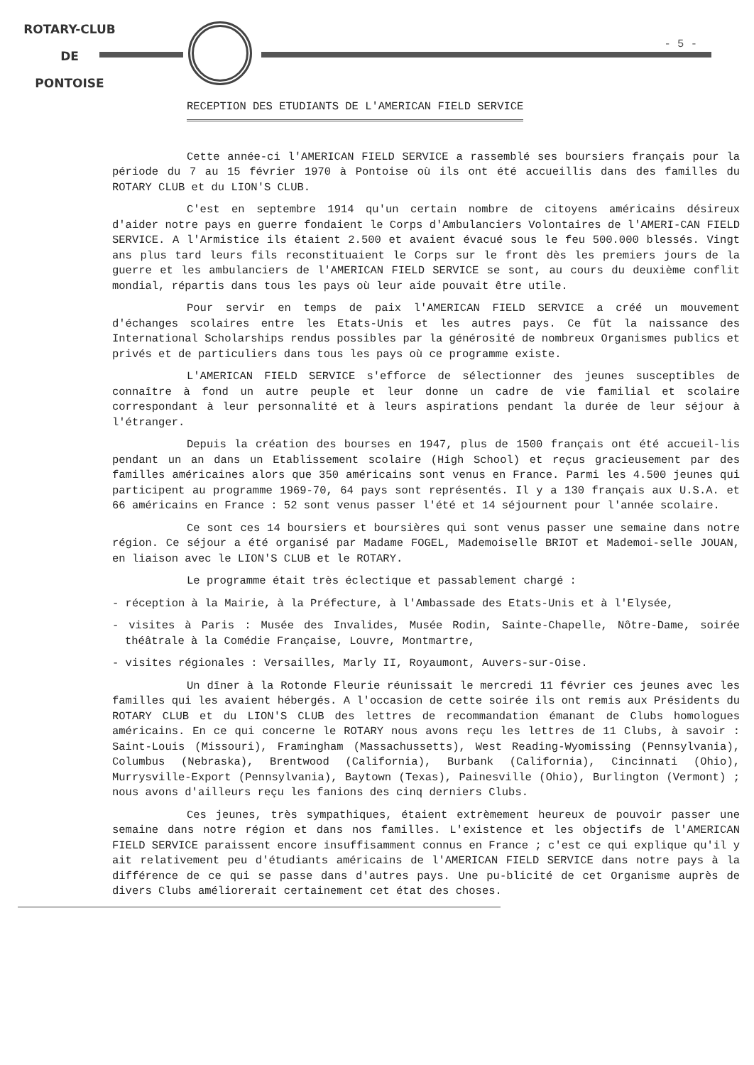ROTARY-CLUB
DE
PONTOISE
- 5 -
RECEPTION DES ETUDIANTS DE L'AMERICAN FIELD SERVICE
Cette année-ci l'AMERICAN FIELD SERVICE a rassemblé ses boursiers français pour la période du 7 au 15 février 1970 à Pontoise où ils ont été accueillis dans des familles du ROTARY CLUB et du LION'S CLUB.
C'est en septembre 1914 qu'un certain nombre de citoyens américains désireux d'aider notre pays en guerre fondaient le Corps d'Ambulanciers Volontaires de l'AMERI-CAN FIELD SERVICE. A l'Armistice ils étaient 2.500 et avaient évacué sous le feu 500.000 blessés. Vingt ans plus tard leurs fils reconstituaient le Corps sur le front dès les premiers jours de la guerre et les ambulanciers de l'AMERICAN FIELD SERVICE se sont, au cours du deuxième conflit mondial, répartis dans tous les pays où leur aide pouvait être utile.
Pour servir en temps de paix l'AMERICAN FIELD SERVICE a créé un mouvement d'échanges scolaires entre les Etats-Unis et les autres pays. Ce fût la naissance des International Scholarships rendus possibles par la générosité de nombreux Organismes publics et privés et de particuliers dans tous les pays où ce programme existe.
L'AMERICAN FIELD SERVICE s'efforce de sélectionner des jeunes susceptibles de connaître à fond un autre peuple et leur donne un cadre de vie familial et scolaire correspondant à leur personnalité et à leurs aspirations pendant la durée de leur séjour à l'étranger.
Depuis la création des bourses en 1947, plus de 1500 français ont été accueil-lis pendant un an dans un Etablissement scolaire (High School) et reçus gracieusement par des familles américaines alors que 350 américains sont venus en France. Parmi les 4.500 jeunes qui participent au programme 1969-70, 64 pays sont représentés. Il y a 130 français aux U.S.A. et 66 américains en France : 52 sont venus passer l'été et 14 séjournent pour l'année scolaire.
Ce sont ces 14 boursiers et boursières qui sont venus passer une semaine dans notre région. Ce séjour a été organisé par Madame FOGEL, Mademoiselle BRIOT et Mademoi-selle JOUAN, en liaison avec le LION'S CLUB et le ROTARY.
Le programme était très éclectique et passablement chargé :
- réception à la Mairie, à la Préfecture, à l'Ambassade des Etats-Unis et à l'Elysée,
- visites à Paris : Musée des Invalides, Musée Rodin, Sainte-Chapelle, Nôtre-Dame, soirée théâtrale à la Comédie Française, Louvre, Montmartre,
- visites régionales : Versailles, Marly II, Royaumont, Auvers-sur-Oise.
Un dîner à la Rotonde Fleurie réunissait le mercredi 11 février ces jeunes avec les familles qui les avaient hébergés. A l'occasion de cette soirée ils ont remis aux Présidents du ROTARY CLUB et du LION'S CLUB des lettres de recommandation émanant de Clubs homologues américains. En ce qui concerne le ROTARY nous avons reçu les lettres de 11 Clubs, à savoir : Saint-Louis (Missouri), Framingham (Massachussetts), West Reading-Wyomissing (Pennsylvania), Columbus (Nebraska), Brentwood (California), Burbank (California), Cincinnati (Ohio), Murrysville-Export (Pennsylvania), Baytown (Texas), Painesville (Ohio), Burlington (Vermont) ; nous avons d'ailleurs reçu les fanions des cinq derniers Clubs.
Ces jeunes, très sympathiques, étaient extrèmement heureux de pouvoir passer une semaine dans notre région et dans nos familles. L'existence et les objectifs de l'AMERICAN FIELD SERVICE paraissent encore insuffisamment connus en France ; c'est ce qui explique qu'il y ait relativement peu d'étudiants américains de l'AMERICAN FIELD SERVICE dans notre pays à la différence de ce qui se passe dans d'autres pays. Une pu-blicité de cet Organisme auprès de divers Clubs améliorerait certainement cet état des choses.